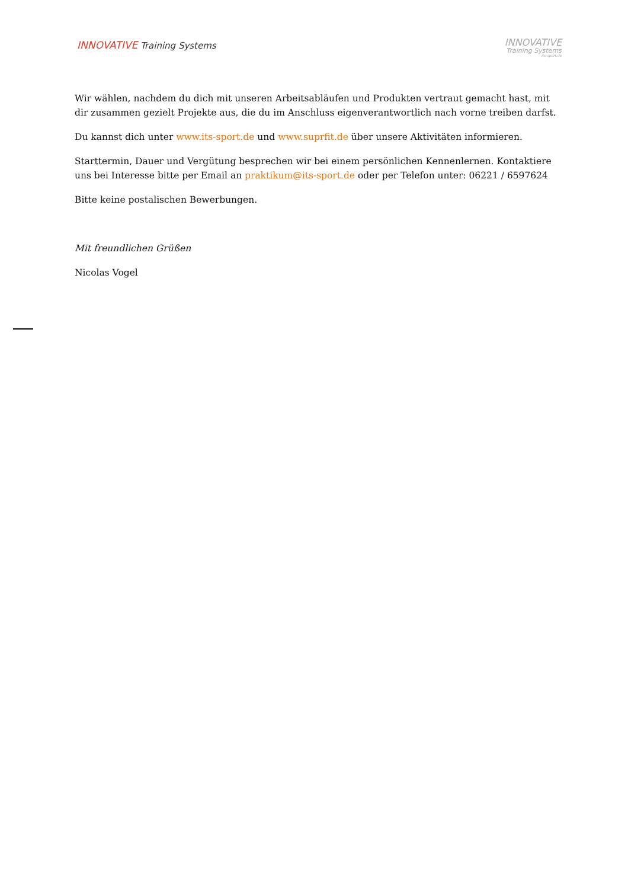INNOVATIVE Training Systems
INNOVATIVE
Training Systems
its-sport.de
Wir wählen, nachdem du dich mit unseren Arbeitsabläufen und Produkten vertraut gemacht hast, mit dir zusammen gezielt Projekte aus, die du im Anschluss eigenverantwortlich nach vorne treiben darfst.
Du kannst dich unter www.its-sport.de und www.suprfit.de über unsere Aktivitäten informieren.
Starttermin, Dauer und Vergütung besprechen wir bei einem persönlichen Kennenlernen. Kontaktiere uns bei Interesse bitte per Email an praktikum@its-sport.de oder per Telefon unter: 06221 / 6597624
Bitte keine postalischen Bewerbungen.
Mit freundlichen Grüßen
Nicolas Vogel